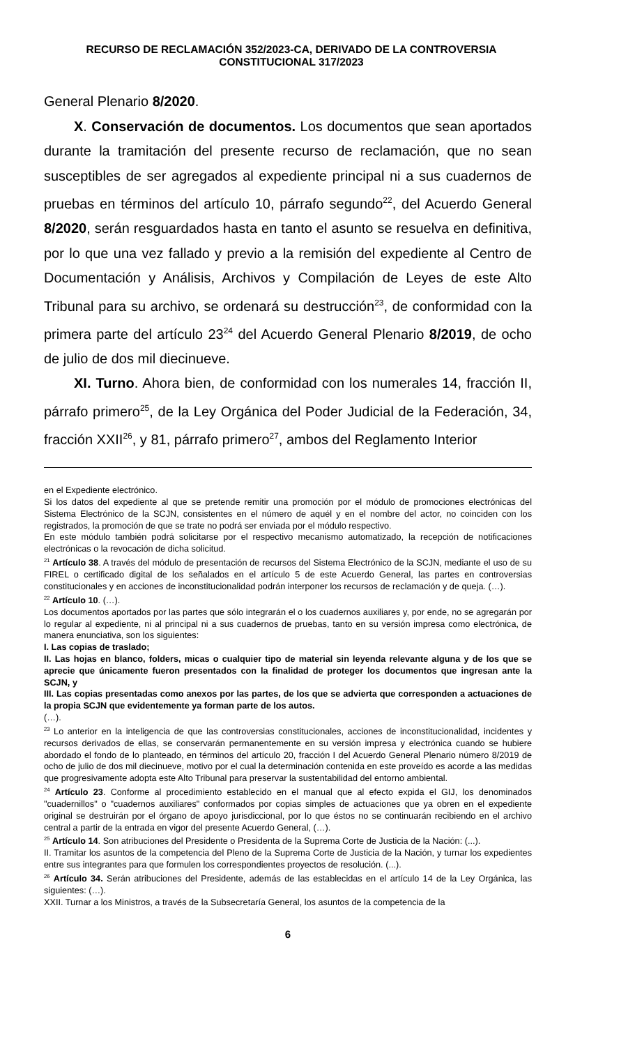RECURSO DE RECLAMACIÓN 352/2023-CA, DERIVADO DE LA CONTROVERSIA
CONSTITUCIONAL 317/2023
General Plenario 8/2020.
X. Conservación de documentos. Los documentos que sean aportados durante la tramitación del presente recurso de reclamación, que no sean susceptibles de ser agregados al expediente principal ni a sus cuadernos de pruebas en términos del artículo 10, párrafo segundo<sup>22</sup>, del Acuerdo General 8/2020, serán resguardados hasta en tanto el asunto se resuelva en definitiva, por lo que una vez fallado y previo a la remisión del expediente al Centro de Documentación y Análisis, Archivos y Compilación de Leyes de este Alto Tribunal para su archivo, se ordenará su destrucción<sup>23</sup>, de conformidad con la primera parte del artículo 23<sup>24</sup> del Acuerdo General Plenario 8/2019, de ocho de julio de dos mil diecinueve.
XI. Turno. Ahora bien, de conformidad con los numerales 14, fracción II, párrafo primero<sup>25</sup>, de la Ley Orgánica del Poder Judicial de la Federación, 34, fracción XXII<sup>26</sup>, y 81, párrafo primero<sup>27</sup>, ambos del Reglamento Interior
en el Expediente electrónico.
Si los datos del expediente al que se pretende remitir una promoción por el módulo de promociones electrónicas del Sistema Electrónico de la SCJN, consistentes en el número de aquél y en el nombre del actor, no coinciden con los registrados, la promoción de que se trate no podrá ser enviada por el módulo respectivo.
En este módulo también podrá solicitarse por el respectivo mecanismo automatizado, la recepción de notificaciones electrónicas o la revocación de dicha solicitud.
<sup>21</sup> Artículo 38. A través del módulo de presentación de recursos del Sistema Electrónico de la SCJN, mediante el uso de su FIREL o certificado digital de los señalados en el artículo 5 de este Acuerdo General, las partes en controversias constitucionales y en acciones de inconstitucionalidad podrán interponer los recursos de reclamación y de queja. (…).
<sup>22</sup> Artículo 10. (…).
Los documentos aportados por las partes que sólo integrarán el o los cuadernos auxiliares y, por ende, no se agregarán por lo regular al expediente, ni al principal ni a sus cuadernos de pruebas, tanto en su versión impresa como electrónica, de manera enunciativa, son los siguientes:
I. Las copias de traslado;
II. Las hojas en blanco, folders, micas o cualquier tipo de material sin leyenda relevante alguna y de los que se aprecie que únicamente fueron presentados con la finalidad de proteger los documentos que ingresan ante la SCJN, y
III. Las copias presentadas como anexos por las partes, de los que se advierta que corresponden a actuaciones de la propia SCJN que evidentemente ya forman parte de los autos.
(…).
<sup>23</sup> Lo anterior en la inteligencia de que las controversias constitucionales, acciones de inconstitucionalidad, incidentes y recursos derivados de ellas, se conservarán permanentemente en su versión impresa y electrónica cuando se hubiere abordado el fondo de lo planteado, en términos del artículo 20, fracción I del Acuerdo General Plenario número 8/2019 de ocho de julio de dos mil diecinueve, motivo por el cual la determinación contenida en este proveído es acorde a las medidas que progresivamente adopta este Alto Tribunal para preservar la sustentabilidad del entorno ambiental.
<sup>24</sup> Artículo 23. Conforme al procedimiento establecido en el manual que al efecto expida el GIJ, los denominados "cuadernillos" o "cuadernos auxiliares" conformados por copias simples de actuaciones que ya obren en el expediente original se destruirán por el órgano de apoyo jurisdiccional, por lo que éstos no se continuarán recibiendo en el archivo central a partir de la entrada en vigor del presente Acuerdo General, (…).
<sup>25</sup> Artículo 14. Son atribuciones del Presidente o Presidenta de la Suprema Corte de Justicia de la Nación: (...).
II. Tramitar los asuntos de la competencia del Pleno de la Suprema Corte de Justicia de la Nación, y turnar los expedientes entre sus integrantes para que formulen los correspondientes proyectos de resolución. (...).
<sup>26</sup> Artículo 34. Serán atribuciones del Presidente, además de las establecidas en el artículo 14 de la Ley Orgánica, las siguientes: (…).
XXII. Turnar a los Ministros, a través de la Subsecretaría General, los asuntos de la competencia de la
6